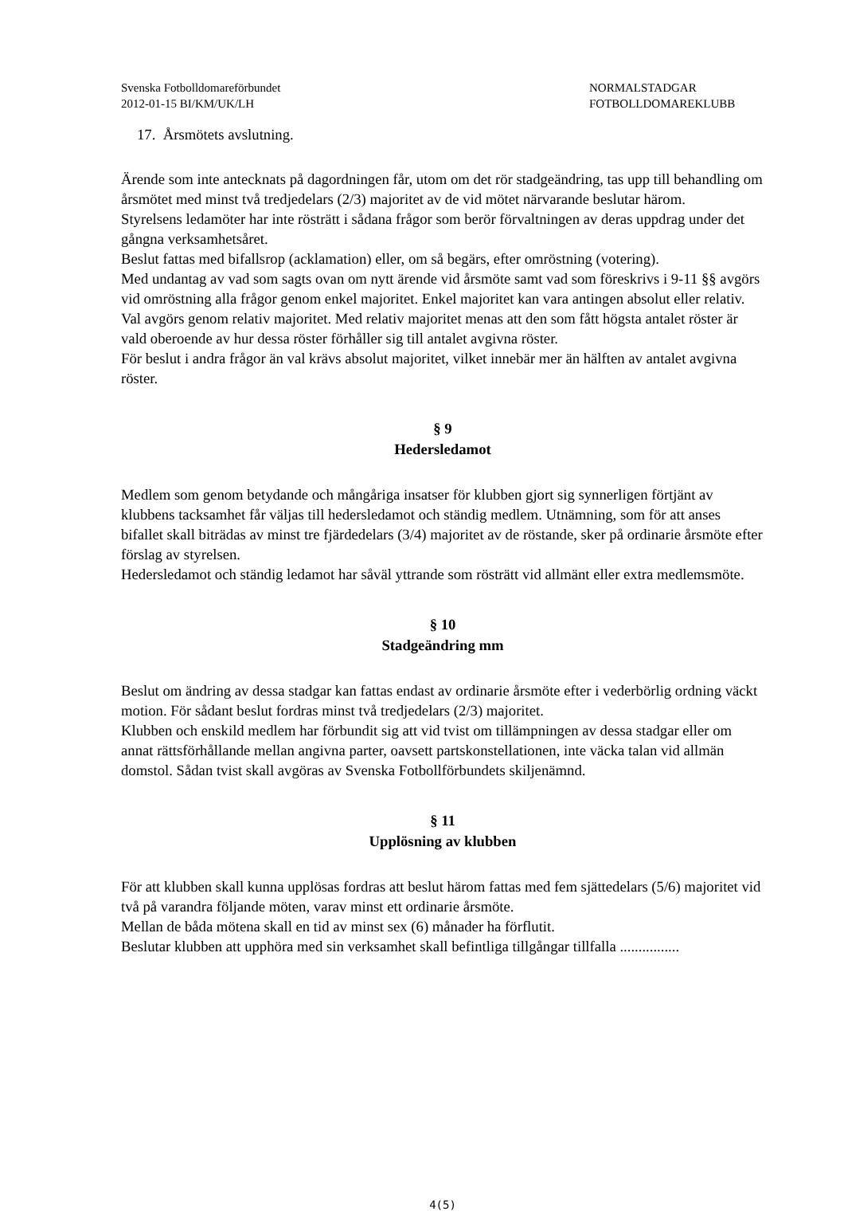Svenska Fotbolldomareförbundet
2012-01-15 BI/KM/UK/LH
NORMALSTADGAR
FOTBOLLDOMAREKLUBB
17. Årsmötets avslutning.
Ärende som inte antecknats på dagordningen får, utom om det rör stadgeändring, tas upp till behandling om årsmötet med minst två tredjedelars (2/3) majoritet av de vid mötet närvarande beslutar härom.
Styrelsens ledamöter har inte rösträtt i sådana frågor som berör förvaltningen av deras uppdrag under det gångna verksamhetsåret.
Beslut fattas med bifallsrop (acklamation) eller, om så begärs, efter omröstning (votering).
Med undantag av vad som sagts ovan om nytt ärende vid årsmöte samt vad som föreskrivs i 9-11 §§ avgörs vid omröstning alla frågor genom enkel majoritet. Enkel majoritet kan vara antingen absolut eller relativ.
Val avgörs genom relativ majoritet. Med relativ majoritet menas att den som fått högsta antalet röster är vald oberoende av hur dessa röster förhåller sig till antalet avgivna röster.
För beslut i andra frågor än val krävs absolut majoritet, vilket innebär mer än hälften av antalet avgivna röster.
§ 9
Hedersledamot
Medlem som genom betydande och mångåriga insatser för klubben gjort sig synnerligen förtjänt av klubbens tacksamhet får väljas till hedersledamot och ständig medlem. Utnämning, som för att anses bifallet skall biträdas av minst tre fjärdedelars (3/4) majoritet av de röstande, sker på ordinarie årsmöte efter förslag av styrelsen.
Hedersledamot och ständig ledamot har såväl yttrande som rösträtt vid allmänt eller extra medlemsmöte.
§ 10
Stadgeändring mm
Beslut om ändring av dessa stadgar kan fattas endast av ordinarie årsmöte efter i vederbörlig ordning väckt motion. För sådant beslut fordras minst två tredjedelars (2/3) majoritet.
Klubben och enskild medlem har förbundit sig att vid tvist om tillämpningen av dessa stadgar eller om annat rättsförhållande mellan angivna parter, oavsett partskonstellationen, inte väcka talan vid allmän domstol. Sådan tvist skall avgöras av Svenska Fotbollförbundets skiljenämnd.
§ 11
Upplösning av klubben
För att klubben skall kunna upplösas fordras att beslut härom fattas med fem sjättedelars (5/6) majoritet vid två på varandra följande möten, varav minst ett ordinarie årsmöte.
Mellan de båda mötena skall en tid av minst sex (6) månader ha förflutit.
Beslutar klubben att upphöra med sin verksamhet skall befintliga tillgångar tillfalla ................
4(5)